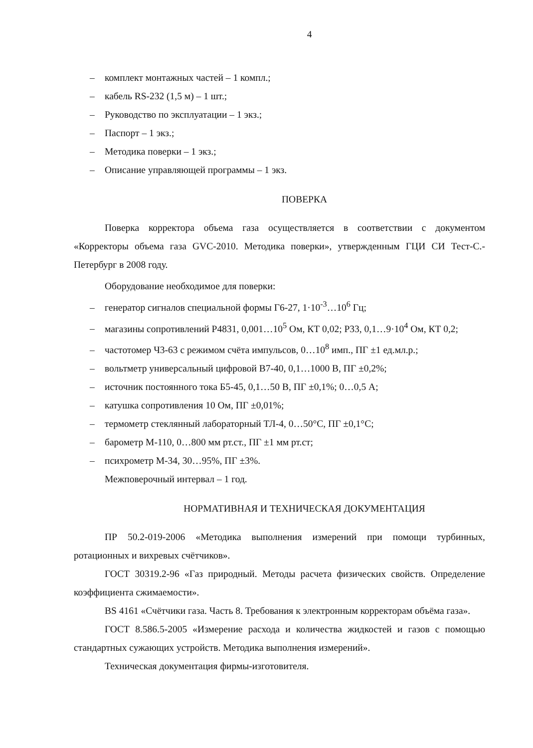4
– комплект монтажных частей – 1 компл.;
– кабель RS-232 (1,5 м) – 1 шт.;
– Руководство по эксплуатации – 1 экз.;
– Паспорт – 1 экз.;
– Методика поверки – 1 экз.;
– Описание управляющей программы – 1 экз.
ПОВЕРКА
Поверка корректора объема газа осуществляется в соответствии с документом «Корректоры объема газа GVC-2010. Методика поверки», утвержденным ГЦИ СИ Тест-С.-Петербург в 2008 году.
Оборудование необходимое для поверки:
– генератор сигналов специальной формы Г6-27, 1·10<sup>-3</sup>…10<sup>6</sup> Гц;
– магазины сопротивлений Р4831, 0,001…10<sup>5</sup> Ом, КТ 0,02; Р33, 0,1…9·10<sup>4</sup> Ом, КТ 0,2;
– частотомер Ч3-63 с режимом счёта импульсов, 0…10<sup>8</sup> имп., ПГ ±1 ед.мл.р.;
– вольтметр универсальный цифровой В7-40, 0,1…1000 В, ПГ ±0,2%;
– источник постоянного тока Б5-45, 0,1…50 В, ПГ ±0,1%; 0…0,5 А;
– катушка сопротивления 10 Ом, ПГ ±0,01%;
– термометр стеклянный лабораторный ТЛ-4, 0…50°С, ПГ ±0,1°С;
– барометр М-110, 0…800 мм рт.ст., ПГ ±1 мм рт.ст;
– психрометр М-34, 30…95%, ПГ ±3%.
Межповерочный интервал – 1 год.
НОРМАТИВНАЯ И ТЕХНИЧЕСКАЯ ДОКУМЕНТАЦИЯ
ПР 50.2-019-2006 «Методика выполнения измерений при помощи турбинных, ротационных и вихревых счётчиков».
ГОСТ 30319.2-96 «Газ природный. Методы расчета физических свойств. Определение коэффициента сжимаемости».
BS 4161 «Счётчики газа. Часть 8. Требования к электронным корректорам объёма газа».
ГОСТ 8.586.5-2005 «Измерение расхода и количества жидкостей и газов с помощью стандартных сужающих устройств. Методика выполнения измерений».
Техническая документация фирмы-изготовителя.